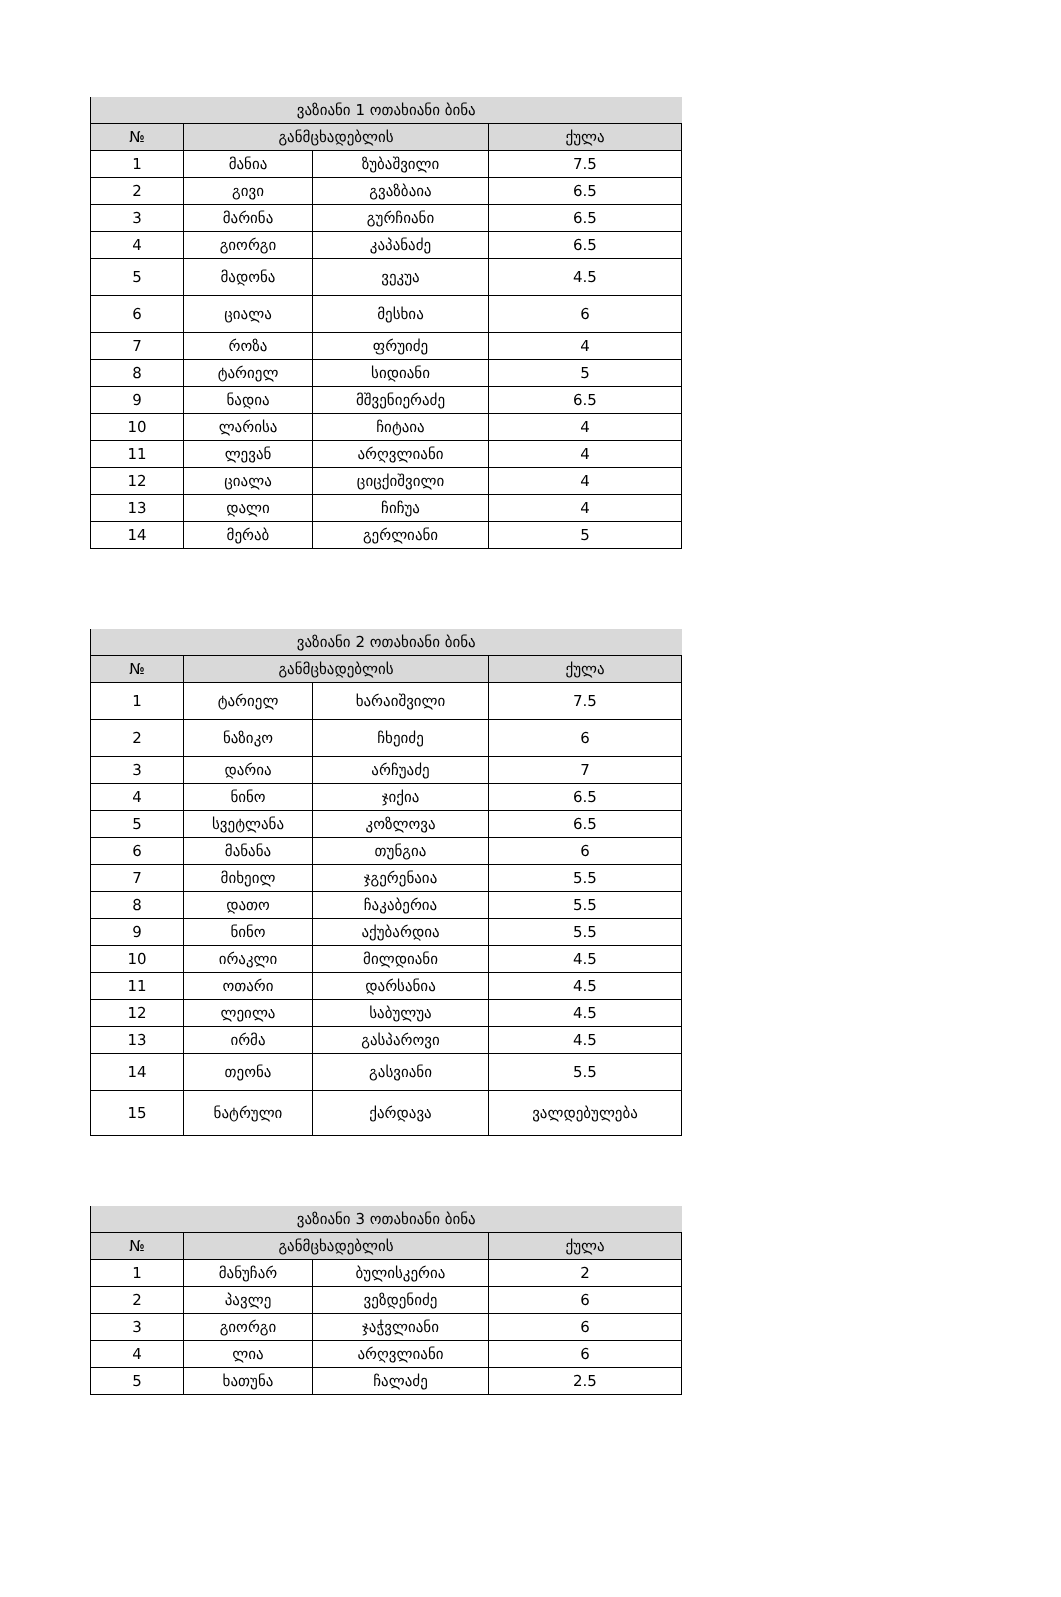| ვაზიანი 1 ოთახიანი ბინა | | | |
| --- | --- | --- | --- |
| № | განმცხადებლის | | ქულა |
| 1 | მანია | ზუბაშვილი | 7.5 |
| 2 | გივი | გვაზბაია | 6.5 |
| 3 | მარინა | გურჩიანი | 6.5 |
| 4 | გიორგი | კაპანაძე | 6.5 |
| 5 | მადონა | ვეკუა | 4.5 |
| 6 | ციალა | მესხია | 6 |
| 7 | როზა | ფრუიძე | 4 |
| 8 | ტარიელ | სიდიანი | 5 |
| 9 | ნადია | მშვენიერაძე | 6.5 |
| 10 | ლარისა | ჩიტაია | 4 |
| 11 | ლევან | არღვლიანი | 4 |
| 12 | ციალა | ციცქიშვილი | 4 |
| 13 | დალი | ჩიჩუა | 4 |
| 14 | მერაბ | გერლიანი | 5 |
| ვაზიანი 2 ოთახიანი ბინა | | | |
| --- | --- | --- | --- |
| № | განმცხადებლის | | ქულა |
| 1 | ტარიელ | ხარაიშვილი | 7.5 |
| 2 | ნაზიკო | ჩხეიძე | 6 |
| 3 | დარია | არჩუაძე | 7 |
| 4 | ნინო | ჯიქია | 6.5 |
| 5 | სვეტლანა | კოზლოვა | 6.5 |
| 6 | მანანა | თუნგია | 6 |
| 7 | მიხეილ | ჯგერენაია | 5.5 |
| 8 | დათო | ჩაკაბერია | 5.5 |
| 9 | ნინო | აქუბარდია | 5.5 |
| 10 | ირაკლი | მილდიანი | 4.5 |
| 11 | ოთარი | დარსანია | 4.5 |
| 12 | ლეილა | საბულუა | 4.5 |
| 13 | ირმა | გასპაროვი | 4.5 |
| 14 | თეონა | გასვიანი | 5.5 |
| 15 | ნატრული | ქარდავა | ვალდებულება |
| ვაზიანი 3 ოთახიანი ბინა | | | |
| --- | --- | --- | --- |
| № | განმცხადებლის | | ქულა |
| 1 | მანუჩარ | ბულისკერია | 2 |
| 2 | პავლე | ვეზდენიძე | 6 |
| 3 | გიორგი | ჯაჭვლიანი | 6 |
| 4 | ლია | არღვლიანი | 6 |
| 5 | ხათუნა | ჩალაძე | 2.5 |